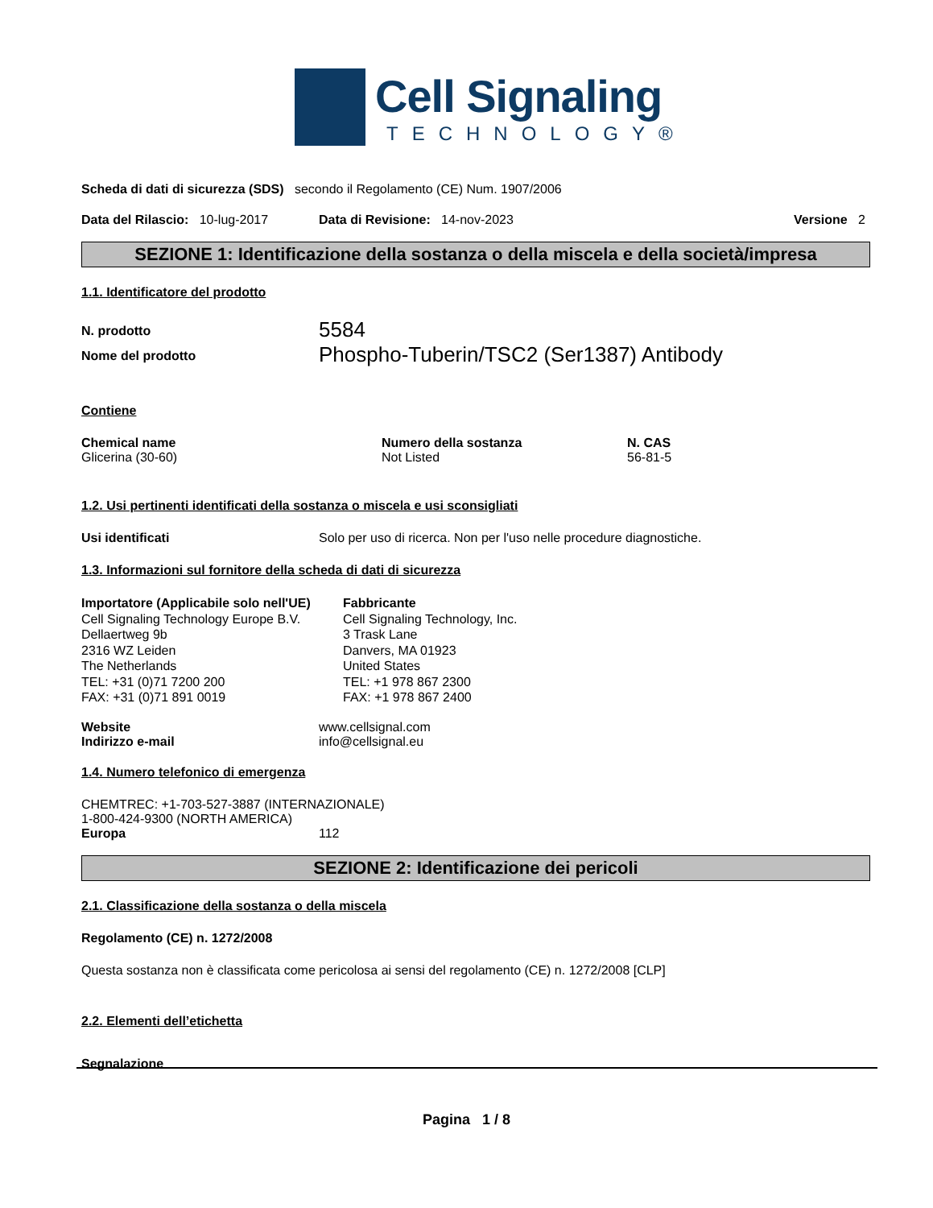Cell Signaling
TECHNOLOGY®
Scheda di dati di sicurezza (SDS) secondo il Regolamento (CE) Num. 1907/2006
Data del Rilascio: 10-lug-2017 Data di Revisione: 14-nov-2023 Versione 2
SEZIONE 1: Identificazione della sostanza o della miscela e della società/impresa
1.1. Identificatore del prodotto
| N. prodotto | 5584 |
| Nome del prodotto | Phospho-Tuberin/TSC2 (Ser1387) Antibody |
Contiene
| Chemical name | Numero della sostanza | N. CAS |
| --- | --- | --- |
| Glicerina (30-60) | Not Listed | 56-81-5 |
1.2. Usi pertinenti identificati della sostanza o miscela e usi sconsigliati
Usi identificati Solo per uso di ricerca. Non per l'uso nelle procedure diagnostiche.
1.3. Informazioni sul fornitore della scheda di dati di sicurezza
Importatore (Applicabile solo nell'UE)
Cell Signaling Technology Europe B.V.
Dellaertweg 9b
2316 WZ Leiden
The Netherlands
TEL: +31 (0)71 7200 200
FAX: +31 (0)71 891 0019
Fabbricante
Cell Signaling Technology, Inc.
3 Trask Lane
Danvers, MA 01923
United States
TEL: +1 978 867 2300
FAX: +1 978 867 2400
| Website | www.cellsignal.com |
| Indirizzo e-mail | info@cellsignal.eu |
1.4. Numero telefonico di emergenza
CHEMTREC: +1-703-527-3887 (INTERNAZIONALE)
1-800-424-9300 (NORTH AMERICA)
Europa 112
SEZIONE 2: Identificazione dei pericoli
2.1. Classificazione della sostanza o della miscela
Regolamento (CE) n. 1272/2008
Questa sostanza non è classificata come pericolosa ai sensi del regolamento (CE) n. 1272/2008 [CLP]
2.2. Elementi dell’etichetta
Segnalazione
Pagina 1 / 8